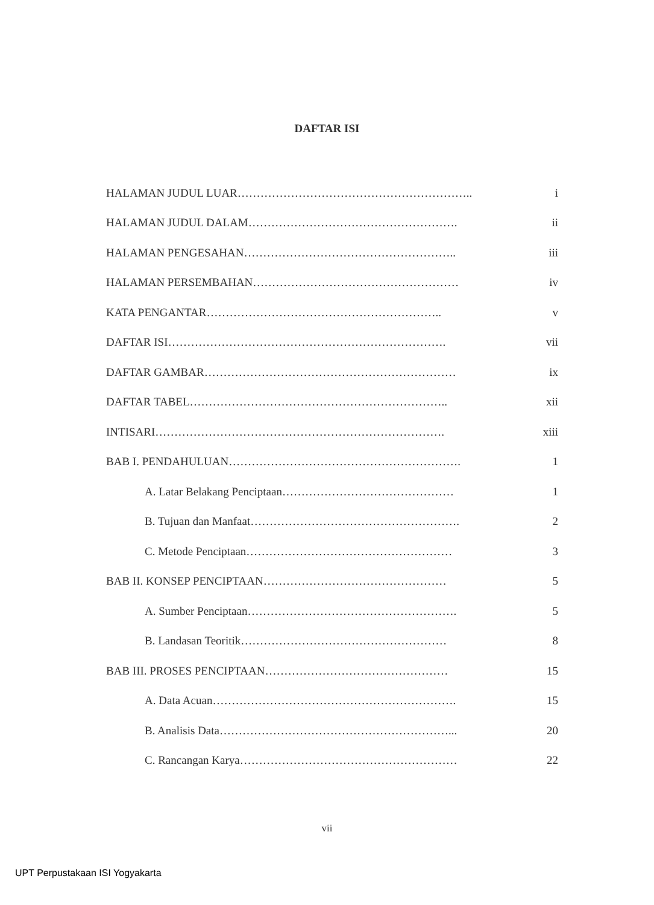DAFTAR ISI
HALAMAN JUDUL LUAR…………………………………………………….. i
HALAMAN JUDUL DALAM………………………………………………. ii
HALAMAN PENGESAHAN……………………………………………….. iii
HALAMAN PERSEMBAHAN……………………………………………… iv
KATA PENGANTAR…………………………………………………….. v
DAFTAR ISI………………………………………………………………. vii
DAFTAR GAMBAR………………………………………………………… ix
DAFTAR TABEL………………………………………………………….. xii
INTISARI…………………………………………………………………. xiii
BAB I. PENDAHULUAN……………………………………………………. 1
A. Latar Belakang Penciptaan……………………………………… 1
B. Tujuan dan Manfaat………………………………………………. 2
C. Metode Penciptaan……………………………………………… 3
BAB II. KONSEP PENCIPTAAN………………………………………… 5
A. Sumber Penciptaan………………………………………………. 5
B. Landasan Teoritik……………………………………………… 8
BAB III. PROSES PENCIPTAAN………………………………………… 15
A. Data Acuan………………………………………………………. 15
B. Analisis Data……………………………………………………... 20
C. Rancangan Karya………………………………………………… 22
vii
UPT Perpustakaan ISI Yogyakarta